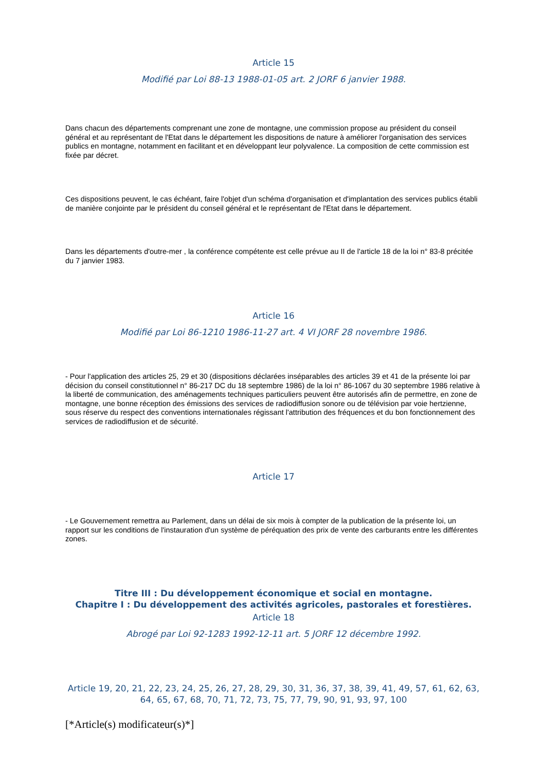Article 15
Modifié par Loi 88-13 1988-01-05 art. 2 JORF 6 janvier 1988.
Dans chacun des départements comprenant une zone de montagne, une commission propose au président du conseil général et au représentant de l'Etat dans le département les dispositions de nature à améliorer l'organisation des services publics en montagne, notamment en facilitant et en développant leur polyvalence. La composition de cette commission est fixée par décret.
Ces dispositions peuvent, le cas échéant, faire l'objet d'un schéma d'organisation et d'implantation des services publics établi de manière conjointe par le président du conseil général et le représentant de l'Etat dans le département.
Dans les départements d'outre-mer , la conférence compétente est celle prévue au II de l'article 18 de la loi n° 83-8 précitée du 7 janvier 1983.
Article 16
Modifié par Loi 86-1210 1986-11-27 art. 4 VI JORF 28 novembre 1986.
- Pour l'application des articles 25, 29 et 30 (dispositions déclarées inséparables des articles 39 et 41 de la présente loi par décision du conseil constitutionnel n° 86-217 DC du 18 septembre 1986) de la loi n° 86-1067 du 30 septembre 1986 relative à la liberté de communication, des aménagements techniques particuliers peuvent être autorisés afin de permettre, en zone de montagne, une bonne réception des émissions des services de radiodiffusion sonore ou de télévision par voie hertzienne, sous réserve du respect des conventions internationales régissant l'attribution des fréquences et du bon fonctionnement des services de radiodiffusion et de sécurité.
Article 17
- Le Gouvernement remettra au Parlement, dans un délai de six mois à compter de la publication de la présente loi, un rapport sur les conditions de l'instauration d'un système de péréquation des prix de vente des carburants entre les différentes zones.
Titre III : Du développement économique et social en montagne.
Chapitre I : Du développement des activités agricoles, pastorales et forestières.
Article 18
Abrogé par Loi 92-1283 1992-12-11 art. 5 JORF 12 décembre 1992.
Article 19, 20, 21, 22, 23, 24, 25, 26, 27, 28, 29, 30, 31, 36, 37, 38, 39, 41, 49, 57, 61, 62, 63, 64, 65, 67, 68, 70, 71, 72, 73, 75, 77, 79, 90, 91, 93, 97, 100
[*Article(s) modificateur(s)*]